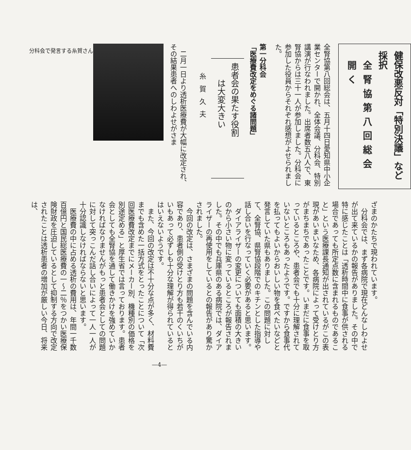健保改悪反対「特別決議」など採択
全腎協第八回総会開く
全腎協第八回総会は、五月十四日愛知県中小企業センターで開かれ、全体会議、分科会、特別講演が行なわれました。出席者数五八人で、東腎協からは三十一人が参加しました。分科会に参加した役員からそれぞれ感想がよせられました。
第一分科会
「医療費改定をめぐる諸問題」
患者会の果たす役割
　　は大変大きい
糸賀久夫
　二月一日より透析医療費が大幅に改定され、その結果患者へのしわよせがさま
分科会で発言する糸賀さん
ざまのかたちで現われています。
分科会では、まず各病院で現在どんなしわよせが出て来ているかの報告がありました。その中で特に感じたことは「透析時間中に食事が供される場合であっても所定点数に含まれるものであること」という医療課長通知が出されているがこの表現があいまいなため、各病院によって受けとり方がまちまちであったことです。いまだに食事を取っているところや、患者会でも十分に理解されていないところもあったようです。ですから食事代を払ってもよいからおいしい物を食べたいなどと発言していた県もありました。この問題に対して、全腎協、県腎協段階でのキチンとした指導や話し合いを行なっていく必要があると思います。
ダイアライザーの変更についても面積の大きいのから小さい物に変っているところが報告されました。その中でも兵庫県のある病院では、ダイアライザーの再使用をしているとの報告があり驚かされました。
今回の改定は、さまざまの問題を含んでいる内容であり、患者側の受けとり方も若干のくいちがいもあって必ずしも十分な理解が得られているとはいえないようです。
また、今回の改定は不十分な点が多く、材料費までも含めた一括方式をとったことについて「次回医療費改定までにメーカー別、機種別の価格を別途定める」と厚生省では言っております。患者会としても全腎協を通して働きかけを強めていかなければなりませんがもっと患者会としての問題に対して突っこんだ話し合いによって一人一人が十分認識しなければならないと思います。
医療費の中に占める透析の費用は、年間一千数百億円と国民総医療費の一～二％をつかい医療保険財政を圧迫しているとして抑制する方向で改定されたことは透析患者の増加が厳しい今日、将来は、
—4—